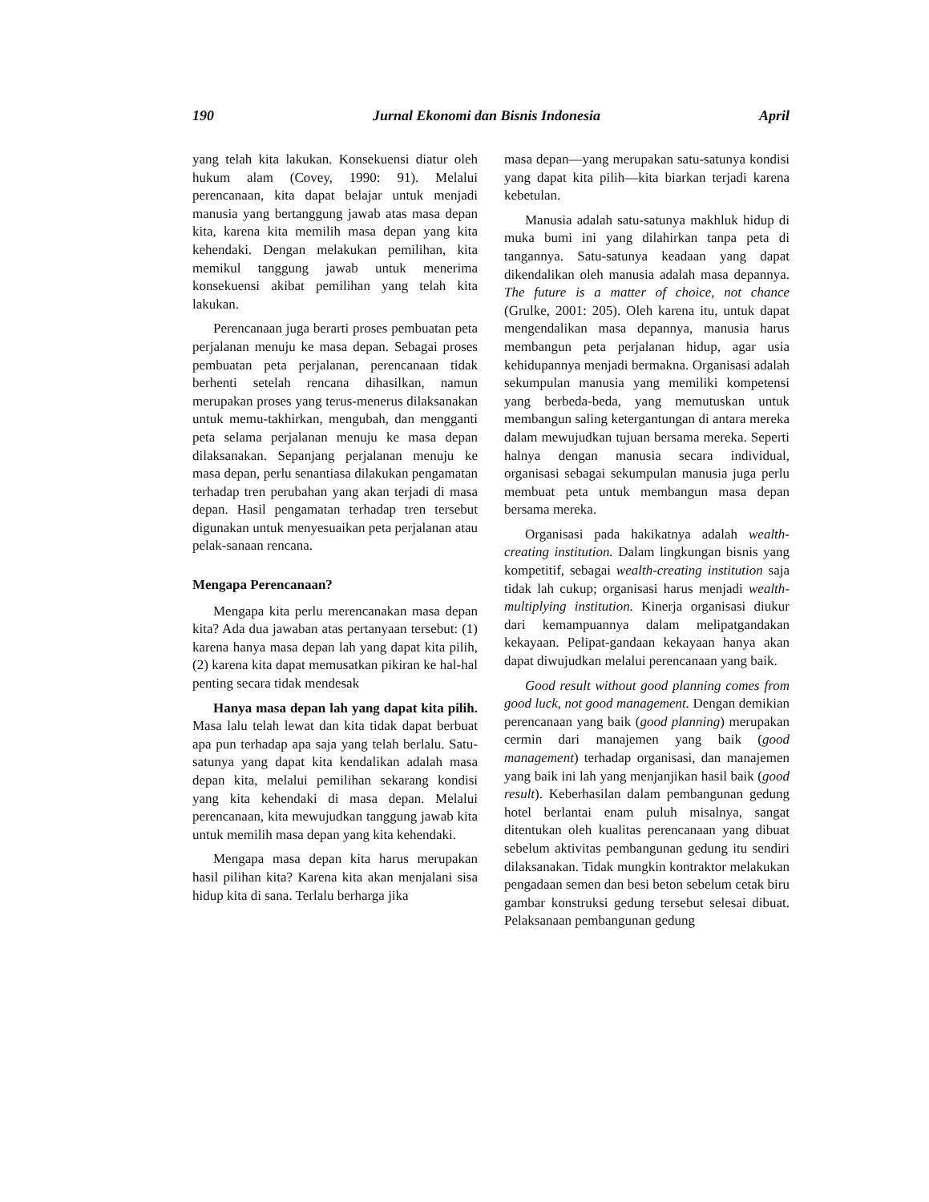190 Jurnal Ekonomi dan Bisnis Indonesia April
yang telah kita lakukan. Konsekuensi diatur oleh hukum alam (Covey, 1990: 91). Melalui perencanaan, kita dapat belajar untuk menjadi manusia yang bertanggung jawab atas masa depan kita, karena kita memilih masa depan yang kita kehendaki. Dengan melakukan pemilihan, kita memikul tanggung jawab untuk menerima konsekuensi akibat pemilihan yang telah kita lakukan.
Perencanaan juga berarti proses pembuatan peta perjalanan menuju ke masa depan. Sebagai proses pembuatan peta perjalanan, perencanaan tidak berhenti setelah rencana dihasilkan, namun merupakan proses yang terus-menerus dilaksanakan untuk memu-takhirkan, mengubah, dan mengganti peta selama perjalanan menuju ke masa depan dilaksanakan. Sepanjang perjalanan menuju ke masa depan, perlu senantiasa dilakukan pengamatan terhadap tren perubahan yang akan terjadi di masa depan. Hasil pengamatan terhadap tren tersebut digunakan untuk menyesuaikan peta perjalanan atau pelak-sanaan rencana.
Mengapa Perencanaan?
Mengapa kita perlu merencanakan masa depan kita? Ada dua jawaban atas pertanyaan tersebut: (1) karena hanya masa depan lah yang dapat kita pilih, (2) karena kita dapat memusatkan pikiran ke hal-hal penting secara tidak mendesak
Hanya masa depan lah yang dapat kita pilih. Masa lalu telah lewat dan kita tidak dapat berbuat apa pun terhadap apa saja yang telah berlalu. Satu-satunya yang dapat kita kendalikan adalah masa depan kita, melalui pemilihan sekarang kondisi yang kita kehendaki di masa depan. Melalui perencanaan, kita mewujudkan tanggung jawab kita untuk memilih masa depan yang kita kehendaki.
Mengapa masa depan kita harus merupakan hasil pilihan kita? Karena kita akan menjalani sisa hidup kita di sana. Terlalu berharga jika
masa depan—yang merupakan satu-satunya kondisi yang dapat kita pilih—kita biarkan terjadi karena kebetulan.
Manusia adalah satu-satunya makhluk hidup di muka bumi ini yang dilahirkan tanpa peta di tangannya. Satu-satunya keadaan yang dapat dikendalikan oleh manusia adalah masa depannya. The future is a matter of choice, not chance (Grulke, 2001: 205). Oleh karena itu, untuk dapat mengendalikan masa depannya, manusia harus membangun peta perjalanan hidup, agar usia kehidupannya menjadi bermakna. Organisasi adalah sekumpulan manusia yang memiliki kompetensi yang berbeda-beda, yang memutuskan untuk membangun saling ketergantungan di antara mereka dalam mewujudkan tujuan bersama mereka. Seperti halnya dengan manusia secara individual, organisasi sebagai sekumpulan manusia juga perlu membuat peta untuk membangun masa depan bersama mereka.
Organisasi pada hakikatnya adalah wealth-creating institution. Dalam lingkungan bisnis yang kompetitif, sebagai wealth-creating institution saja tidak lah cukup; organisasi harus menjadi wealth-multiplying institution. Kinerja organisasi diukur dari kemampuannya dalam melipatgandakan kekayaan. Pelipat-gandaan kekayaan hanya akan dapat diwujudkan melalui perencanaan yang baik.
Good result without good planning comes from good luck, not good management. Dengan demikian perencanaan yang baik (good planning) merupakan cermin dari manajemen yang baik (good management) terhadap organisasi, dan manajemen yang baik ini lah yang menjanjikan hasil baik (good result). Keberhasilan dalam pembangunan gedung hotel berlantai enam puluh misalnya, sangat ditentukan oleh kualitas perencanaan yang dibuat sebelum aktivitas pembangunan gedung itu sendiri dilaksanakan. Tidak mungkin kontraktor melakukan pengadaan semen dan besi beton sebelum cetak biru gambar konstruksi gedung tersebut selesai dibuat. Pelaksanaan pembangunan gedung